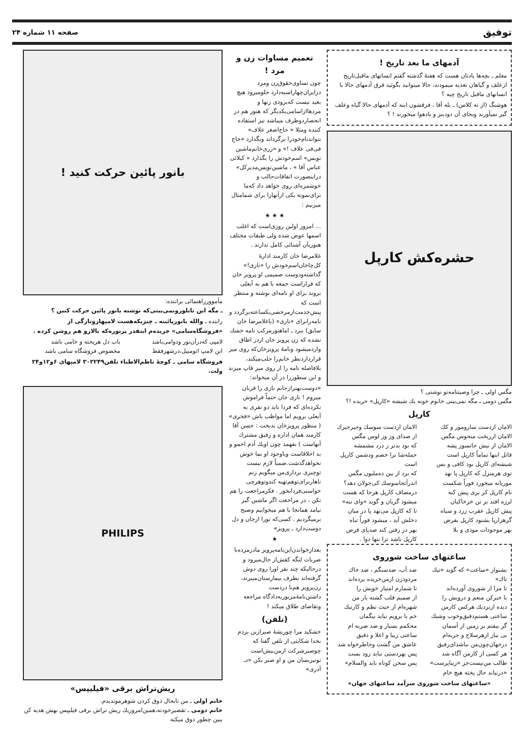توفیق صفحه ۱۱ شماره ۲۴
آدمهای ما بعد تاریخ !
معلم ـ بچه‌ها یادتان هست که هفتهٔ گذشته گفتم انسانهای ماقبل‌تاریخ ازعلف و گیاهان تغذیه میمودند، حالا میتوانید بگوئید فرق آدمهای حالا با انسانهای ماقبل تاریخ چیه ؟
هوشنگ (از ته کلاس) ـ بله آقا ، فرقشون اینه که آدمهای حالا گیاه وعلف گیر نمیآورند وبجای آن دودبنز و بادهوا میخورند ! ؟
حشره‌کش کارپل
مگس اولی ـ چرا وصیتنامه‌تو نوشتی ؟
مگس دومی ـ مگه نمی‌بینی خانوم خونه یك شیشه «کارپل» خریده !؟
کارپل
الامان ازدست سارومور و کك
الامان ازریخت منحوس مگس
الامان از نیش جانسوز پشه
قاتل اینها تماماً کارپل است
شیشه‌ای کارپل بود کافی و بس
توی هرمنزل که کارپل پا نهد
موریانه میخورد فوراً شکست
نام کارپل کر بری پیش کنه
لرزه افتد بر تن خرخاکیان
پیش کارپل عقرب زرد و سیاه
گرهزارپا بشنود کارپل بفرض
بهر موجودات موذی و بلا
الامان ازدست سوسك وجیرجیرك
از صدای وز وز لوس مگس
که بود بدتر ز درد مشمشه
جمله‌شا نرا خصم ودشمن کارپل است
که برد از بین ده‌ملیون مگس
اندرآنجاسوسك کی‌جولان دهد؟
درمصاف کارپل هرجا که هست
میشود گریان و گوید «وای ننه»
تا که کارپل می‌نهد پا در میان
دخلش آید ، میشود فوراً تباه
بهر در رفتن کند صدپای قرض
کارپل باشد ترا تنها دوا .
ساعتهای ساخت شوروی
بشنواز «ساعت» که گوید «تیك تاك»
تا مرا از شوروی آورده‌اند
با خبرکن منعم و درویش را
دیده ازنزدیك هرکس کارمن
ساعتی هستم‌دقیق‌وخوب وشیك
گر بیفتم بر زمین از آسمان
بی نیاز ازهرسلاح و حربه‌ام
درجهان‌چون‌من نباشدای‌رفیق
هر کسی از کارمن آگاه شد
طالب من‌نیست‌جز «زیباپرست»
«درنیابد حال پخته هیچ خام
ضد آب، ضدسنگم ، ضد خاك
مردودزن ازمن‌خریده برده‌اند
تا شمارم امتیاز خویش را
از صمیم قلب گشته یار من
شهره‌ام از حیث نظم و کارتیك
خم با برویم نیاید بیگمان
محکمم بسیار و ضد ضربه ام
ساعتی زیبا و اعلا و دقیق
عاشق من گشت وخاطرخواه شد
پس بهردستی نباید زود بست
پس سخن کوتاه باید والسلام»
«ساعتهای ساخت شوروی سرآمد ساعتهای جهان»
تعمیم مساوات زن و مرد !
چون تساوی‌حقوق‌زن ومرد درایران‌چهاراسبه‌دارد جلومیرود هیچ بعید نیست که‌بزودی زنها و مردهاازاسامی‌یکدیگر که هنوز هم در انحصاردوطرف میباشد نیز استفاده کننده ومثلا « حاج‌اصغر علاف» بتواندنام‌خودرا برگرداند وبگذارد «حاج فی‌فی علاف !» و «زری‌خانم‌ماشین نویس» اسم‌خودش را بگذارد « کبلائی عباس آقا » ، ماشین‌نویس‌مدیرکل» دراینصورت اتفاقات‌جالب و خوشمزه‌ای روی خواهد داد که‌ما برای‌نمونه یکی ازآنهارا برای شمامثال میزنیم :
★ ★ ★
... امروز اولین روزی‌است که اغلب اسمها عوض شده ولی طبقات مختلف هنوزبآن آشنائی کامل ندارند .
غلامرضا خان کارمند ادارهٔ کل‌چاخان‌اسم‌خودش را «نازی!» گذاشته‌ودوست صمیمی او پرویز خان که قراراست جمعه با هم به آبعلی بروند برای او نامه‌ای نوشته و منتظر است که پیش‌خدمت‌ازمرخصی‌یکساعته‌برگردد و نامه‌رابرای «نازی» (یاغلامرضا خان سابق) ببرد ـ اماهنوزمرکب نامه خشك نشده که زن پرویز خان ازدر اطاق واردمیشود ونامهٔ پرویزخان‌که روی میز قرارداردنظر خانم‌را جلب‌میکند، بلافاصله نامه را از روی میز قاپ میزند و این سطوررا در آن میخواند:
«دوست‌بهترازجانم نازی را قربان میروم ! نازی جان حتماً فراموش نکرده‌ای که فردا باید دو نفری به آبعلی برویم اما مواظب باش «فخری» ( منظور پرویزخان بدبخت : حسن آقا کارمند همان اداره و رفیق مشترك آنهاست ) نفهمد چون اویك آدم اخمو و بد اخلاقاست وباوجود او بما خوش نخواهدگذشت.ضمناً لازم نیست توچیزی برداری‌من میگویم زنم ناهاربرای‌توهم‌تهیه کندوتوهرچی خواستی‌فردابخور . فکرمراجعت را هم نکن ، در مراجعت اگر ماشین گیر نیامد همانجا با هم میخوابیم وصبح برمیگردیم . کسی‌که تورا ازجان و دل دوست‌دارد ـ پرویز»
★
بعدازخواندن‌این‌نامه‌پرویز مادرمرده‌با ضربات لنگه کفش‌از حال‌میرود و درحالیکه چند نفر اورا روی دوش گرفته‌اند بطرف بیمارستان‌میبرند، زن‌پرویز هم‌با دردست داشتن‌نامهٔ‌مزبوربه‌دادگاه مراجعه وتقاضای طلاق میکند !
(تلفن)
خشکید مرا چوریشهٔ صبرازبن بردم بخدا شکایتی از تلفن گفتا که چوصبرشرکت ازمن‌بیش‌است تونیزبسان من و او صبر بکن «دـ آذری»
بانور پائین حرکت کنید !
مأموورراهنمائی براننده:
ـ مگه این تابلورونمی‌بینی‌که نوشته بانور پائین حرکت کنین ؟
راننده ـ والله بانورپائینه ـ چیزیکه‌هست لامپهاروتازگی از «فروشگاه‌سامی» خریده‌م اینقدر پرنوره‌که بالارو هم روشن کرده .
لامپی که‌درآن‌نور ودوامی‌باشد
این لامپ اتومبیل،درشهرفقط
باب دل هریخته و خامی باشد
مخصوص فروشگاه سامی باشد
فروشگاه سامی ـ کوچهٔ ناظم‌الاطباء تلفن۳۰۲۲۴۹ لامپهای ۶و۱۲و۲۴ ولت.
PHILIPS
ریش‌تراش برقی «فیلیپس»
خانم اولی ـ من تابحال ذوق کردن شوهرمونديدم.
خانم دومی ـ تقصیرخودته،همین‌امروزیك ریش تراش برقی فیلیپس بهش هدیه کن ببین چطور ذوق میکنه